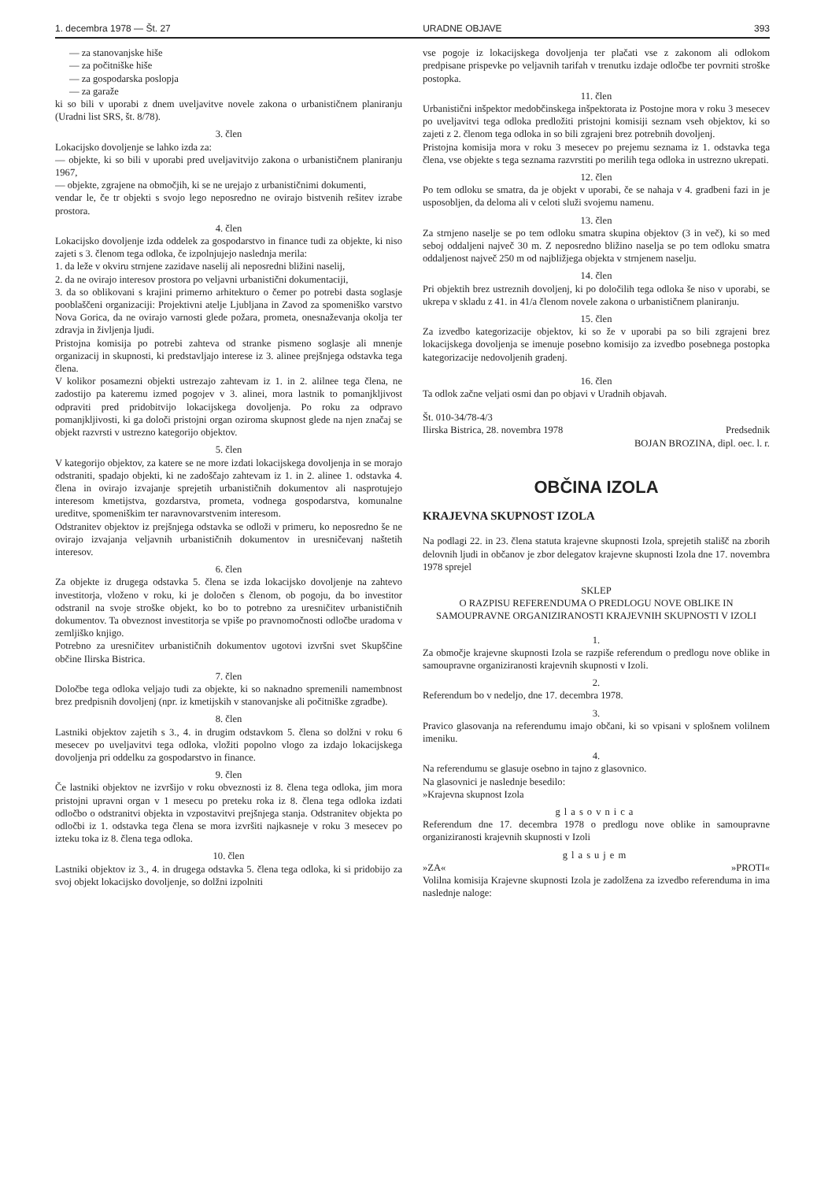1. decembra 1978 — Št. 27 URADNE OBJAVE 393
— za stanovanjske hiše
— za počitniške hiše
— za gospodarska poslopja
— za garaže
ki so bili v uporabi z dnem uveljavitve novele zakona o urbanističnem planiranju (Uradni list SRS, št. 8/78).
3. člen
Lokacijsko dovoljenje se lahko izda za:
— objekte, ki so bili v uporabi pred uveljavitvijo zakona o urbanističnem planiranju 1967,
— objekte, zgrajene na območjih, ki se ne urejajo z urbanističnimi dokumenti,
vendar le, če tr objekti s svojo lego neposredno ne ovirajo bistvenih rešitev izrabe prostora.
4. člen
Lokacijsko dovoljenje izda oddelek za gospodarstvo in finance tudi za objekte, ki niso zajeti s 3. členom tega odloka, če izpolnjujejo naslednja merila:
1. da leže v okviru strnjene zazidave naselij ali neposredni bližini naselij,
2. da ne ovirajo interesov prostora po veljavni urbanistični dokumentaciji,
3. da so oblikovani s krajini primerno arhitekturo o čemer po potrebi dasta soglasje pooblaščeni organizaciji: Projektivni atelje Ljubljana in Zavod za spomeniško varstvo Nova Gorica, da ne ovirajo varnosti glede požara, prometa, onesnaževanja okolja ter zdravja in življenja ljudi.
Pristojna komisija po potrebi zahteva od stranke pismeno soglasje ali mnenje organizacij in skupnosti, ki predstavljajo interese iz 3. alinee prejšnjega odstavka tega člena.
V kolikor posamezni objekti ustrezajo zahtevam iz 1. in 2. alilnee tega člena, ne zadostijo pa kateremu izmed pogojev v 3. alinei, mora lastnik to pomanjkljivost odpraviti pred pridobitvijo lokacijskega dovoljenja. Po roku za odpravo pomanjkljivosti, ki ga določi pristojni organ oziroma skupnost glede na njen značaj se objekt razvrsti v ustrezno kategorijo objektov.
5. člen
V kategorijo objektov, za katere se ne more izdati lokacijskega dovoljenja in se morajo odstraniti, spadajo objekti, ki ne zadoščajo zahtevam iz 1. in 2. alinee 1. odstavka 4. člena in ovirajo izvajanje sprejetih urbanističnih dokumentov ali nasprotujejo interesom kmetijstva, gozdarstva, prometa, vodnega gospodarstva, komunalne ureditve, spomeniškim ter naravnovarstvenim interesom.
Odstranitev objektov iz prejšnjega odstavka se odloži v primeru, ko neposredno še ne ovirajo izvajanja veljavnih urbanističnih dokumentov in uresničevanj naštetih interesov.
6. člen
Za objekte iz drugega odstavka 5. člena se izda lokacijsko dovoljenje na zahtevo investitorja, vloženo v roku, ki je določen s členom, ob pogoju, da bo investitor odstranil na svoje stroške objekt, ko bo to potrebno za uresničitev urbanističnih dokumentov. Ta obveznost investitorja se vpiše po pravnomočnosti odločbe uradoma v zemljiško knjigo.
Potrebno za uresničitev urbanističnih dokumentov ugotovi izvršni svet Skupščine občine Ilirska Bistrica.
7. člen
Določbe tega odloka veljajo tudi za objekte, ki so naknadno spremenili namembnost brez predpisnih dovoljenj (npr. iz kmetijskih v stanovanjske ali počitniške zgradbe).
8. člen
Lastniki objektov zajetih s 3., 4. in drugim odstavkom 5. člena so dolžni v roku 6 mesecev po uveljavitvi tega odloka, vložiti popolno vlogo za izdajo lokacijskega dovoljenja pri oddelku za gospodarstvo in finance.
9. člen
Če lastniki objektov ne izvršijo v roku obveznosti iz 8. člena tega odloka, jim mora pristojni upravni organ v 1 mesecu po preteku roka iz 8. člena tega odloka izdati odločbo o odstranitvi objekta in vzpostavitvi prejšnjega stanja. Odstranitev objekta po odločbi iz 1. odstavka tega člena se mora izvršiti najkasneje v roku 3 mesecev po izteku toka iz 8. člena tega odloka.
10. člen
Lastniki objektov iz 3., 4. in drugega odstavka 5. člena tega odloka, ki si pridobijo za svoj objekt lokacijsko dovoljenje, so dolžni izpolniti
vse pogoje iz lokacijskega dovoljenja ter plačati vse z zakonom ali odlokom predpisane prispevke po veljavnih tarifah v trenutku izdaje odločbe ter povrniti stroške postopka.
11. člen
Urbanistični inšpektor medobčinskega inšpektorata iz Postojne mora v roku 3 mesecev po uveljavitvi tega odloka predložiti pristojni komisiji seznam vseh objektov, ki so zajeti z 2. členom tega odloka in so bili zgrajeni brez potrebnih dovoljenj.
Pristojna komisija mora v roku 3 mesecev po prejemu seznama iz 1. odstavka tega člena, vse objekte s tega seznama razvrstiti po merilih tega odloka in ustrezno ukrepati.
12. člen
Po tem odloku se smatra, da je objekt v uporabi, če se nahaja v 4. gradbeni fazi in je usposobljen, da deloma ali v celoti služi svojemu namenu.
13. člen
Za strnjeno naselje se po tem odloku smatra skupina objektov (3 in več), ki so med seboj oddaljeni največ 30 m. Z neposredno bližino naselja se po tem odloku smatra oddaljenost največ 250 m od najbližjega objekta v strnjenem naselju.
14. člen
Pri objektih brez ustreznih dovoljenj, ki po določilih tega odloka še niso v uporabi, se ukrepa v skladu z 41. in 41/a členom novele zakona o urbanističnem planiranju.
15. člen
Za izvedbo kategorizacije objektov, ki so že v uporabi pa so bili zgrajeni brez lokacijskega dovoljenja se imenuje posebno komisijo za izvedbo posebnega postopka kategorizacije nedovoljenih gradenj.
16. člen
Ta odlok začne veljati osmi dan po objavi v Uradnih objavah.
Št. 010-34/78-4/3
Ilirska Bistrica, 28. novembra 1978 Predsednik
BOJAN BROZINA, dipl. oec. l. r.
OBČINA IZOLA
KRAJEVNA SKUPNOST IZOLA
Na podlagi 22. in 23. člena statuta krajevne skupnosti Izola, sprejetih stališč na zborih delovnih ljudi in občanov je zbor delegatov krajevne skupnosti Izola dne 17. novembra 1978 sprejel
SKLEP
O RAZPISU REFERENDUMA O PREDLOGU NOVE OBLIKE IN SAMOUPRAVNE ORGANIZIRANOSTI KRAJEVNIH SKUPNOSTI V IZOLI
1.
Za območje krajevne skupnosti Izola se razpiše referendum o predlogu nove oblike in samoupravne organiziranosti krajevnih skupnosti v Izoli.
2.
Referendum bo v nedeljo, dne 17. decembra 1978.
3.
Pravico glasovanja na referendumu imajo občani, ki so vpisani v splošnem volilnem imeniku.
4.
Na referendumu se glasuje osebno in tajno z glasovnico.
Na glasovnici je naslednje besedilo:
»Krajevna skupnost Izola
glasovnica
Referendum dne 17. decembra 1978 o predlogu nove oblike in samoupravne organiziranosti krajevnih skupnosti v Izoli
glasujem
»ZA« »PROTI«
Volilna komisija Krajevne skupnosti Izola je zadolžena za izvedbo referenduma in ima naslednje naloge: